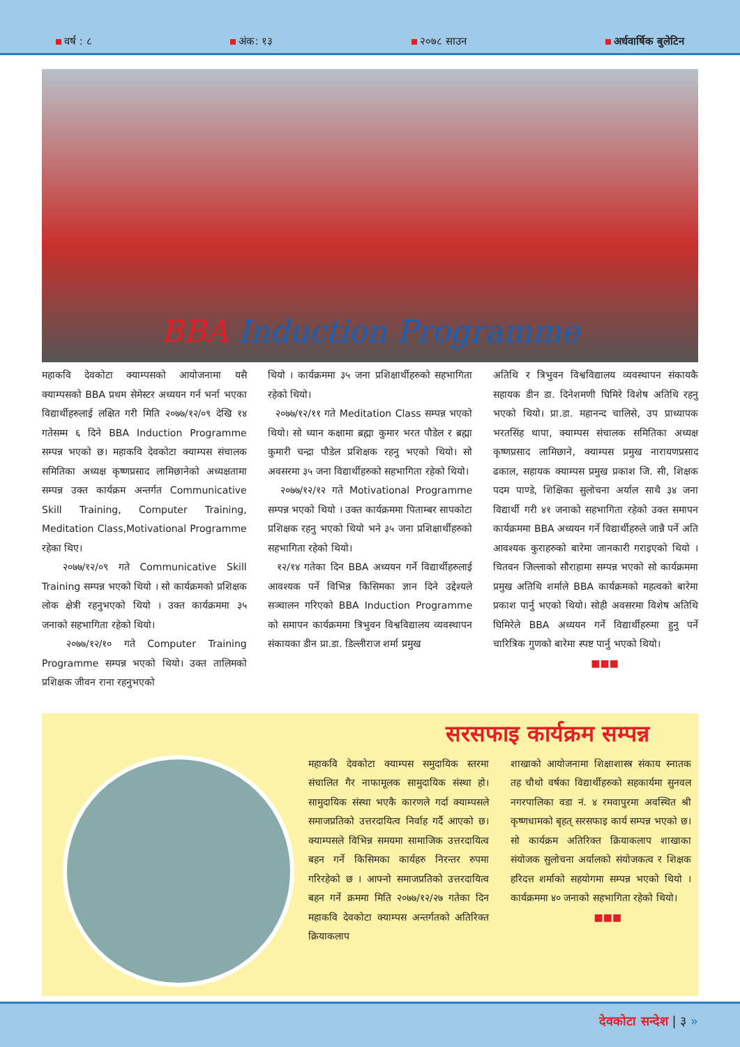वर्ष : ८ अंक: १३ २०७८ साउन अर्धवार्षिक बुलेटिन
BBA Induction Programme
महाकवि देवकोटा क्याम्पसको आयोजनामा यसै क्याम्पसको BBA प्रथम सेमेस्टर अध्ययन गर्न भर्ना भएका विद्यार्थीहरुलाई लक्षित गरी मिति २०७७/१२/०९ देखि १४ गतेसम्म ६ दिने BBA Induction Programme सम्पन्न भएको छ। महाकवि देवकोटा क्याम्पस संचालक समितिका अध्यक्ष कृष्णप्रसाद लामिछानेको अध्यक्षतामा सम्पन्न उक्त कार्यक्रम अन्तर्गत Communicative Skill Training, Computer Training, Meditation Class,Motivational Programme रहेका थिए।
२०७७/१२/०९ गते Communicative Skill Training सम्पन्न भएको थियो । सो कार्यक्रमको प्रशिक्षक लोक क्षेत्री रहनुभएको थियो । उक्त कार्यक्रममा ३५ जनाको सहभागिता रहेको थियो।
२०७७/१२/१० गते Computer Training Programme सम्पन्न भएको थियो। उक्त तालिमको प्रशिक्षक जीवन राना रहनुभएको
थियो । कार्यक्रममा ३५ जना प्रशिक्षार्थीहरुको सहभागिता रहेको थियो।
२०७७/१२/११ गते Meditation Class सम्पन्न भएको थियो। सो ध्यान कक्षामा ब्रह्मा कुमार भरत पौडेल र ब्रह्मा कुमारी चन्द्रा पौडेल प्रशिक्षक रहनु भएको थियो। सो अवसरमा ३५ जना विद्यार्थीहरुको सहभागिता रहेको थियो।
२०७७/१२/१२ गते Motivational Programme सम्पन्न भएको थियो । उक्त कार्यक्रममा पिताम्बर सापकोटा प्रशिक्षक रहनु भएको थियो भने ३५ जना प्रशिक्षार्थीहरुको सहभागिता रहेको थियो।
१२/१४ गतेका दिन BBA अध्ययन गर्ने विद्यार्थीहरुलाई आवश्यक पर्ने विभिन्न किसिमका ज्ञान दिने उद्देश्यले सञ्चालन गरिएको BBA Induction Programme को समापन कार्यक्रममा त्रिभुवन विश्वविद्यालय व्यवस्थापन संकायका डीन प्रा.डा. डिल्लीराज शर्मा प्रमुख
अतिथि र त्रिभुवन विश्वविद्यालय व्यवस्थापन संकायकै सहायक डीन डा. दिनेशमणी घिमिरे विशेष अतिथि रहनु भएको थियो। प्रा.डा. महानन्द चालिसे, उप प्राध्यापक भरतसिंह थापा, क्याम्पस संचालक समितिका अध्यक्ष कृष्णप्रसाद लामिछाने, क्याम्पस प्रमुख नारायणप्रसाद ढकाल, सहायक क्याम्पस प्रमुख प्रकाश जि. सी, शिक्षक पदम पाण्डे, शिक्षिका सुलोचना अर्याल साथै ३४ जना विद्यार्थी गरी ४१ जनाको सहभागिता रहेको उक्त समापन कार्यक्रममा BBA अध्ययन गर्ने विद्यार्थीहरुले जान्नै पर्ने अति आवश्यक कुराहरुको बारेमा जानकारी गराइएको थियो । चितवन जिल्लाको सौराहामा सम्पन्न भएको सो कार्यक्रममा प्रमुख अतिथि शर्माले BBA कार्यक्रमको महत्वको बारेमा प्रकाश पार्नु भएको थियो। सोही अवसरमा विशेष अतिथि घिमिरेले BBA अध्ययन गर्ने विद्यार्थीहरुमा हुनु पर्ने चारित्रिक गुणको बारेमा स्पष्ट पार्नु भएको थियो।
■■■
सरसफाइ कार्यक्रम सम्पन्न
महाकवि देवकोटा क्याम्पस समुदायिक स्तरमा संचालित गैर नाफामूलक सामुदायिक संस्था हो। सामुदायिक संस्था भएकै कारणले गर्दा क्याम्पसले समाजप्रतिको उत्तरदायित्व निर्वाह गर्दै आएको छ। क्याम्पसले विभिन्न समयमा सामाजिक उत्तरदायित्व बहन गर्ने किसिमका कार्यहरु निरन्तर रुपमा गरिरहेको छ । आफ्नो समाजप्रतिको उत्तरदायित्व बहन गर्ने क्रममा मिति २०७७/१२/२७ गतेका दिन महाकवि देवकोटा क्याम्पस अन्तर्गतको अतिरिक्त क्रियाकलाप
शाखाको आयोजनामा शिक्षाशास्त्र संकाय स्नातक तह चौथो वर्षका विद्यार्थीहरुको सहकार्यमा सुनवल नगरपालिका वडा नं. ४ रमवापुरमा अवस्थित श्री कृष्णधामको बृहत् सरसफाइ कार्य सम्पन्न भएको छ। सो कार्यक्रम अतिरिक्त क्रियाकलाप शाखाका संयोजक सुलोचना अर्यालको संयोजकत्व र शिक्षक हरिदत्त शर्माको सहयोगमा सम्पन्न भएको थियो । कार्यक्रममा ४० जनाको सहभागिता रहेको थियो।
■■■
देवकोटा सन्देश | ३ »